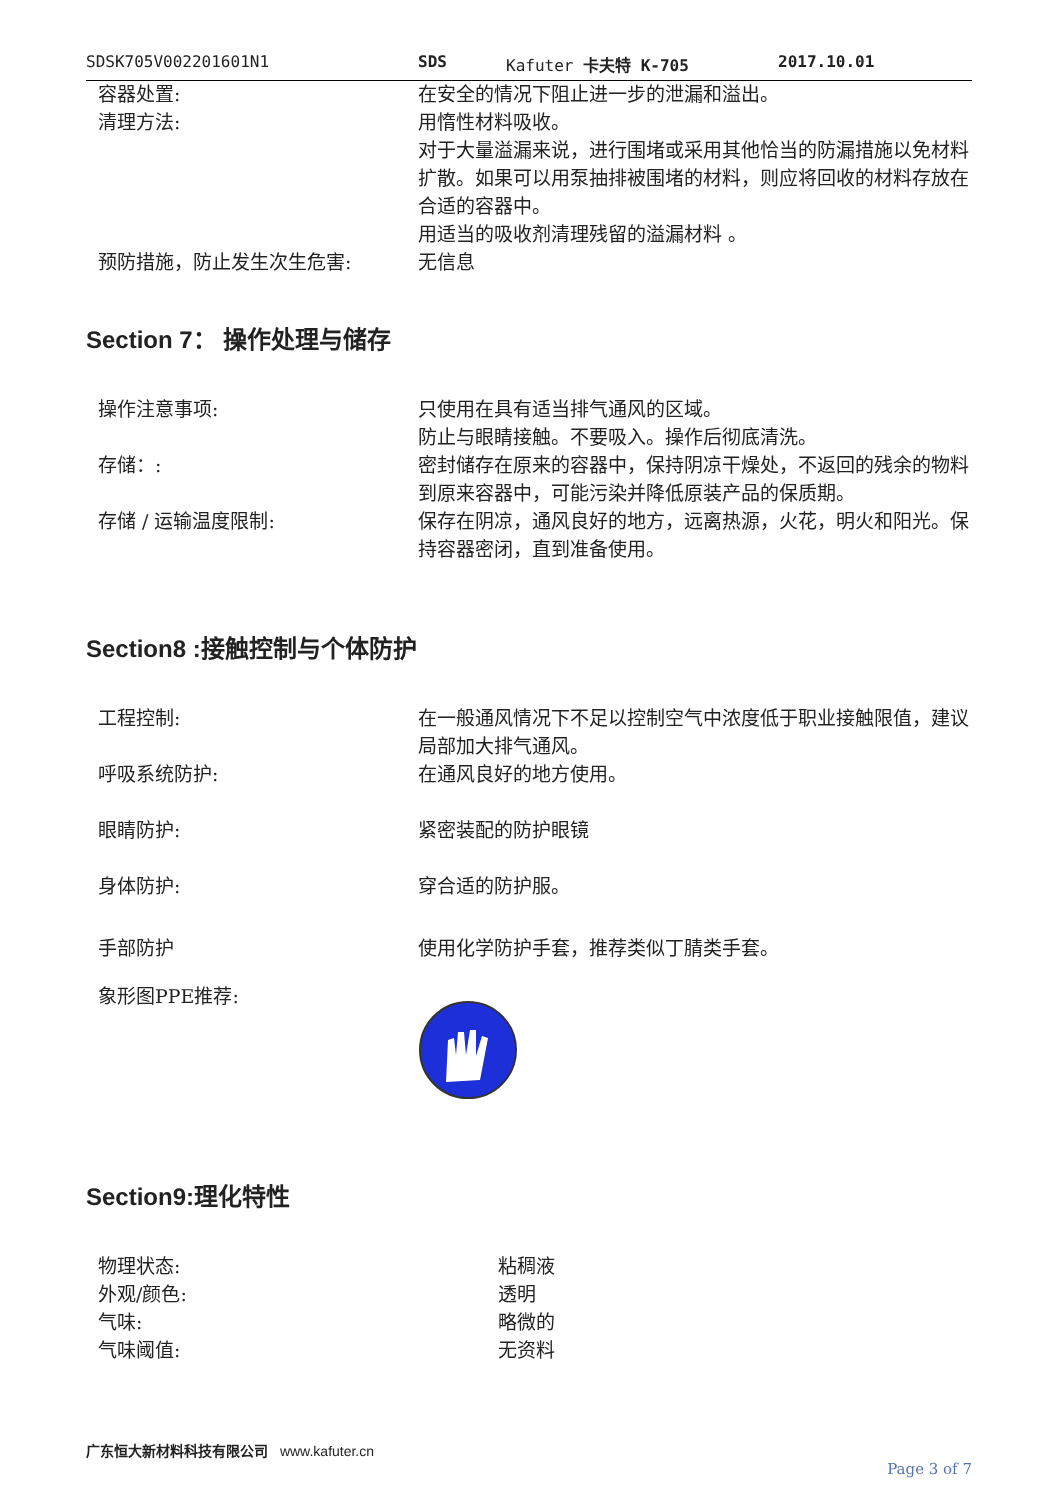SDSK705V002201601N1 SDS Kafuter 卡夫特 K-705 2017.10.01
| 容器处置: | 在安全的情况下阻止进一步的泄漏和溢出。 |
| 清理方法: | 用惰性材料吸收。 对于大量溢漏来说，进行围堵或采用其他恰当的防漏措施以免材料扩散。如果可以用泵抽排被围堵的材料，则应将回收的材料存放在合适的容器中。 用适当的吸收剂清理残留的溢漏材料 。 |
| 预防措施，防止发生次生危害: | 无信息 |
Section 7： 操作处理与储存
| 操作注意事项: | 只使用在具有适当排气通风的区域。 防止与眼睛接触。不要吸入。操作后彻底清洗。 |
| 存储：: | 密封储存在原来的容器中，保持阴凉干燥处，不返回的残余的物料到原来容器中，可能污染并降低原装产品的保质期。 |
| 存储 / 运输温度限制: | 保存在阴凉，通风良好的地方，远离热源，火花，明火和阳光。保持容器密闭，直到准备使用。 |
Section8 :接触控制与个体防护
| 工程控制: | 在一般通风情况下不足以控制空气中浓度低于职业接触限值，建议局部加大排气通风。 |
| 呼吸系统防护: | 在通风良好的地方使用。 |
| 眼睛防护: | 紧密装配的防护眼镜 |
| 身体防护: | 穿合适的防护服。 |
| 手部防护 | 使用化学防护手套，推荐类似丁腈类手套。 |
| 象形图PPE推荐: | |
Section9:理化特性
| 物理状态: | 粘稠液 |
| 外观/颜色: | 透明 |
| 气味: | 略微的 |
| 气味阈值: | 无资料 |
广东恒大新材料科技有限公司 www.kafuter.cn
Page 3 of 7